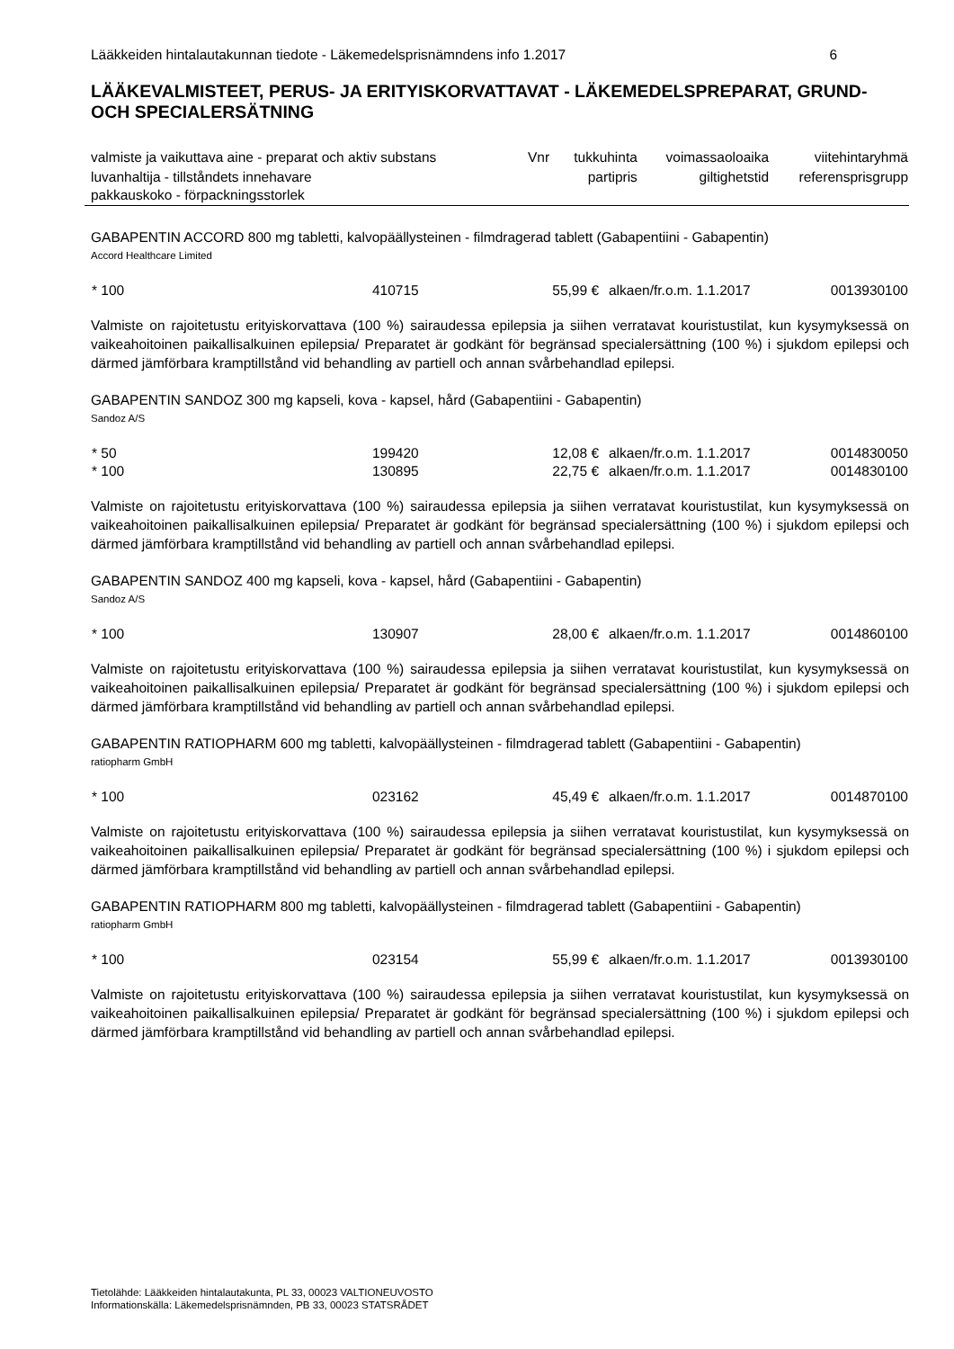Lääkkeiden hintalautakunnan tiedote - Läkemedelsprisnämndens info 1.2017 6
LÄÄKEVALMISTEET, PERUS- JA ERITYISKORVATTAVAT - LÄKEMEDELSPREPARAT, GRUND- OCH SPECIALERSÄTNING
| valmiste ja vaikuttava aine - preparat och aktiv substans | Vnr | tukkuhinta | voimassaoloaika | viitehintaryhmä |
| luvanhaltija - tillståndets innehavare pakkauskoko - förpackningsstorlek | | partipris | giltighetstid | referensprisgrupp |
GABAPENTIN ACCORD 800 mg tabletti, kalvopäällysteinen - filmdragerad tablett (Gabapentiini - Gabapentin)
Accord Healthcare Limited
| * 100 | 410715 | 55,99 € | alkaen/fr.o.m. 1.1.2017 | 0013930100 |
Valmiste on rajoitetustu erityiskorvattava (100 %) sairaudessa epilepsia ja siihen verratavat kouristustilat, kun kysymyksessä on vaikeahoitoinen paikallisalkuinen epilepsia/ Preparatet är godkänt för begränsad specialersättning (100 %) i sjukdom epilepsi och därmed jämförbara kramptillstånd vid behandling av partiell och annan svårbehandlad epilepsi.
GABAPENTIN SANDOZ 300 mg kapseli, kova - kapsel, hård (Gabapentiini - Gabapentin)
Sandoz A/S
| * 50 | 199420 | 12,08 € | alkaen/fr.o.m. 1.1.2017 | 0014830050 |
| * 100 | 130895 | 22,75 € | alkaen/fr.o.m. 1.1.2017 | 0014830100 |
Valmiste on rajoitetustu erityiskorvattava (100 %) sairaudessa epilepsia ja siihen verratavat kouristustilat, kun kysymyksessä on vaikeahoitoinen paikallisalkuinen epilepsia/ Preparatet är godkänt för begränsad specialersättning (100 %) i sjukdom epilepsi och därmed jämförbara kramptillstånd vid behandling av partiell och annan svårbehandlad epilepsi.
GABAPENTIN SANDOZ 400 mg kapseli, kova - kapsel, hård (Gabapentiini - Gabapentin)
Sandoz A/S
| * 100 | 130907 | 28,00 € | alkaen/fr.o.m. 1.1.2017 | 0014860100 |
Valmiste on rajoitetustu erityiskorvattava (100 %) sairaudessa epilepsia ja siihen verratavat kouristustilat, kun kysymyksessä on vaikeahoitoinen paikallisalkuinen epilepsia/ Preparatet är godkänt för begränsad specialersättning (100 %) i sjukdom epilepsi och därmed jämförbara kramptillstånd vid behandling av partiell och annan svårbehandlad epilepsi.
GABAPENTIN RATIOPHARM 600 mg tabletti, kalvopäällysteinen - filmdragerad tablett (Gabapentiini - Gabapentin)
ratiopharm GmbH
| * 100 | 023162 | 45,49 € | alkaen/fr.o.m. 1.1.2017 | 0014870100 |
Valmiste on rajoitetustu erityiskorvattava (100 %) sairaudessa epilepsia ja siihen verratavat kouristustilat, kun kysymyksessä on vaikeahoitoinen paikallisalkuinen epilepsia/ Preparatet är godkänt för begränsad specialersättning (100 %) i sjukdom epilepsi och därmed jämförbara kramptillstånd vid behandling av partiell och annan svårbehandlad epilepsi.
GABAPENTIN RATIOPHARM 800 mg tabletti, kalvopäällysteinen - filmdragerad tablett (Gabapentiini - Gabapentin)
ratiopharm GmbH
| * 100 | 023154 | 55,99 € | alkaen/fr.o.m. 1.1.2017 | 0013930100 |
Valmiste on rajoitetustu erityiskorvattava (100 %) sairaudessa epilepsia ja siihen verratavat kouristustilat, kun kysymyksessä on vaikeahoitoinen paikallisalkuinen epilepsia/ Preparatet är godkänt för begränsad specialersättning (100 %) i sjukdom epilepsi och därmed jämförbara kramptillstånd vid behandling av partiell och annan svårbehandlad epilepsi.
Tietolähde: Lääkkeiden hintalautakunta, PL 33, 00023 VALTIONEUVOSTO
Informationskälla: Läkemedelsprisnämnden, PB 33, 00023 STATSRÅDET